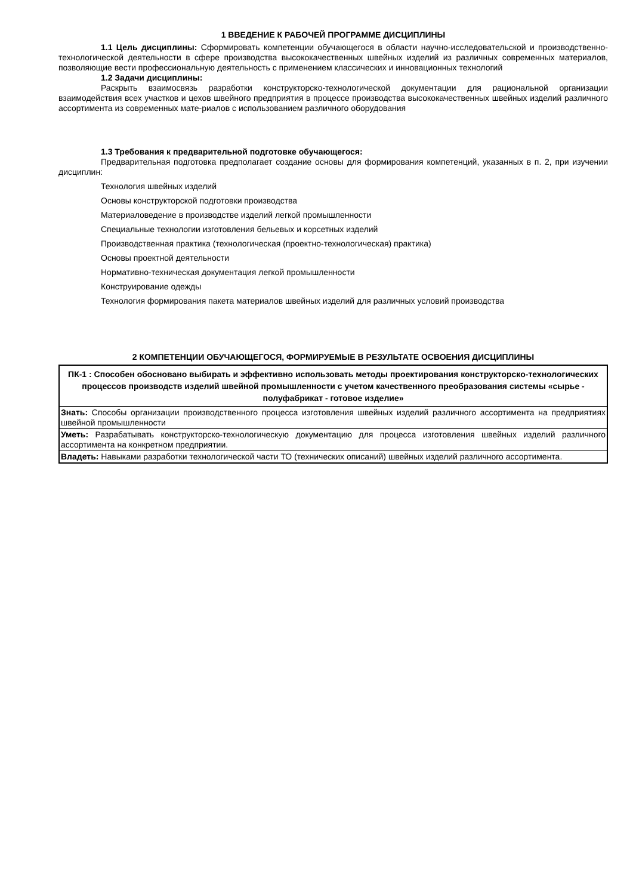1 ВВЕДЕНИЕ К РАБОЧЕЙ ПРОГРАММЕ ДИСЦИПЛИНЫ
1.1 Цель дисциплины: Сформировать компетенции обучающегося в области научно-исследовательской и производственно-технологической деятельности в сфере производства высококачественных швейных изделий из различных современных материалов, позволяющие вести профессиональную деятельность с применением классических и инновационных технологий
1.2 Задачи дисциплины:
Раскрыть взаимосвязь разработки конструкторско-технологической документации для рациональной организации взаимодействия всех участков и цехов швейного предприятия в процессе производства высококачественных швейных изделий различного ассортимента из современных мате-риалов с использованием различного оборудования
1.3 Требования к предварительной подготовке обучающегося:
Предварительная подготовка предполагает создание основы для формирования компетенций, указанных в п. 2, при изучении дисциплин:
Технология швейных изделий
Основы конструкторской подготовки производства
Материаловедение в производстве изделий легкой промышленности
Специальные технологии изготовления бельевых и корсетных изделий
Производственная практика (технологическая (проектно-технологическая) практика)
Основы проектной деятельности
Нормативно-техническая документация легкой промышленности
Конструирование одежды
Технология формирования пакета материалов швейных изделий для различных условий производства
2 КОМПЕТЕНЦИИ ОБУЧАЮЩЕГОСЯ, ФОРМИРУЕМЫЕ В РЕЗУЛЬТАТЕ ОСВОЕНИЯ ДИСЦИПЛИНЫ
| ПК-1 : Способен обосновано выбирать и эффективно использовать методы проектирования конструкторско-технологических процессов производств изделий швейной промышленности с учетом качественного преобразования системы «сырье - полуфабрикат - готовое изделие» |
| --- |
| Знать: Способы организации производственного процесса изготовления швейных изделий различного ассортимента на предприятиях швейной промышленности |
| Уметь: Разрабатывать конструкторско-технологическую документацию для процесса изготовления швейных изделий различного ассортимента на конкретном предприятии. |
| Владеть: Навыками разработки технологической части ТО (технических описаний) швейных изделий различного ассортимента. |